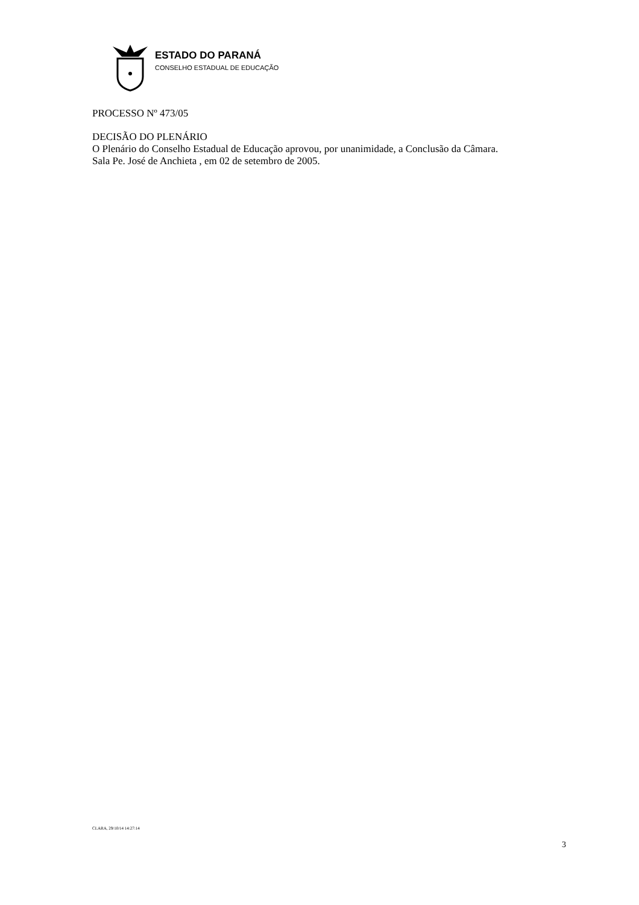ESTADO DO PARANÁ
CONSELHO ESTADUAL DE EDUCAÇÃO
PROCESSO Nº 473/05
DECISÃO DO PLENÁRIO
O Plenário do Conselho Estadual de Educação aprovou, por unanimidade, a Conclusão da Câmara.
Sala Pe. José de Anchieta , em 02 de setembro de 2005.
CLARA, 29/10/14 14:27:14
3